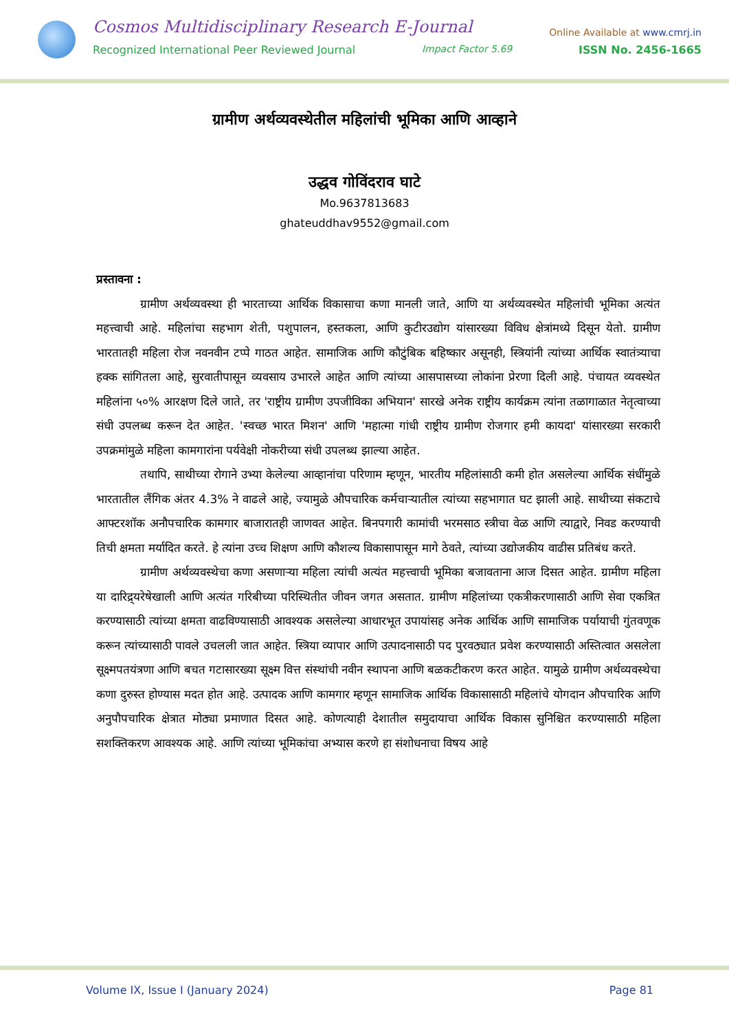Cosmos Multidisciplinary Research E-Journal Online Available at www.cmrj.in
Recognized International Peer Reviewed Journal Impact Factor 5.69 ISSN No. 2456-1665
ग्रामीण अर्थव्यवस्थेतील महिलांची भूमिका आणि आव्हाने
उद्धव गोविंदराव घाटे
Mo.9637813683
ghateuddhav9552@gmail.com
प्रस्तावना :
ग्रामीण अर्थव्यवस्था ही भारताच्या आर्थिक विकासाचा कणा मानली जाते, आणि या अर्थव्यवस्थेत महिलांची भूमिका अत्यंत महत्त्वाची आहे. महिलांचा सहभाग शेती, पशुपालन, हस्तकला, आणि कुटीरउद्योग यांसारख्या विविध क्षेत्रांमध्ये दिसून येतो. ग्रामीण भारतातही महिला रोज नवनवीन टप्पे गाठत आहेत. सामाजिक आणि कौटुंबिक बहिष्कार असूनही, स्त्रियांनी त्यांच्या आर्थिक स्वातंत्र्याचा हक्क सांगितला आहे, सुरवातीपासून व्यवसाय उभारले आहेत आणि त्यांच्या आसपासच्या लोकांना प्रेरणा दिली आहे. पंचायत व्यवस्थेत महिलांना ५०% आरक्षण दिले जाते, तर 'राष्ट्रीय ग्रामीण उपजीविका अभियान' सारखे अनेक राष्ट्रीय कार्यक्रम त्यांना तळागाळात नेतृत्वाच्या संधी उपलब्ध करून देत आहेत. 'स्वच्छ भारत मिशन' आणि 'महात्मा गांधी राष्ट्रीय ग्रामीण रोजगार हमी कायदा' यांसारख्या सरकारी उपक्रमांमुळे महिला कामगारांना पर्यवेक्षी नोकरीच्या संधी उपलब्ध झाल्या आहेत.
तथापि, साथीच्या रोगाने उभ्या केलेल्या आव्हानांचा परिणाम म्हणून, भारतीय महिलांसाठी कमी होत असलेल्या आर्थिक संधींमुळे भारतातील लैंगिक अंतर 4.3% ने वाढले आहे, ज्यामुळे औपचारिक कर्मचाऱ्यातील त्यांच्या सहभागात घट झाली आहे. साथीच्या संकटाचे आफ्टरशॉक अनौपचारिक कामगार बाजारातही जाणवत आहेत. बिनपगारी कामांची भरमसाठ स्त्रीचा वेळ आणि त्याद्वारे, निवड करण्याची तिची क्षमता मर्यादित करते. हे त्यांना उच्च शिक्षण आणि कौशल्य विकासापासून मागे ठेवते, त्यांच्या उद्योजकीय वाढीस प्रतिबंध करते.
ग्रामीण अर्थव्यवस्थेचा कणा असणाऱ्या महिला त्यांची अत्यंत महत्त्वाची भूमिका बजावताना आज दिसत आहेत. ग्रामीण महिला या दारिद्र्यरेषेखाली आणि अत्यंत गरिबीच्या परिस्थितीत जीवन जगत असतात. ग्रामीण महिलांच्या एकत्रीकरणासाठी आणि सेवा एकत्रित करण्यासाठी त्यांच्या क्षमता वाढविण्यासाठी आवश्यक असलेल्या आधारभूत उपायांसह अनेक आर्थिक आणि सामाजिक पर्यायाची गुंतवणूक करून त्यांच्यासाठी पावले उचलली जात आहेत. स्त्रिया व्यापार आणि उत्पादनासाठी पद पुरवठ्यात प्रवेश करण्यासाठी अस्तित्वात असलेला सूक्ष्मपतयंत्रणा आणि बचत गटासारख्या सूक्ष्म वित्त संस्थांची नवीन स्थापना आणि बळकटीकरण करत आहेत. यामुळे ग्रामीण अर्थव्यवस्थेचा कणा दुरुस्त होण्यास मदत होत आहे. उत्पादक आणि कामगार म्हणून सामाजिक आर्थिक विकासासाठी महिलांचे योगदान औपचारिक आणि अनुपौपचारिक क्षेत्रात मोठ्या प्रमाणात दिसत आहे. कोणत्याही देशातील समुदायाचा आर्थिक विकास सुनिश्चित करण्यासाठी महिला सशक्तिकरण आवश्यक आहे. आणि त्यांच्या भूमिकांचा अभ्यास करणे हा संशोधनाचा विषय आहे
Volume IX, Issue I (January 2024) Page 81